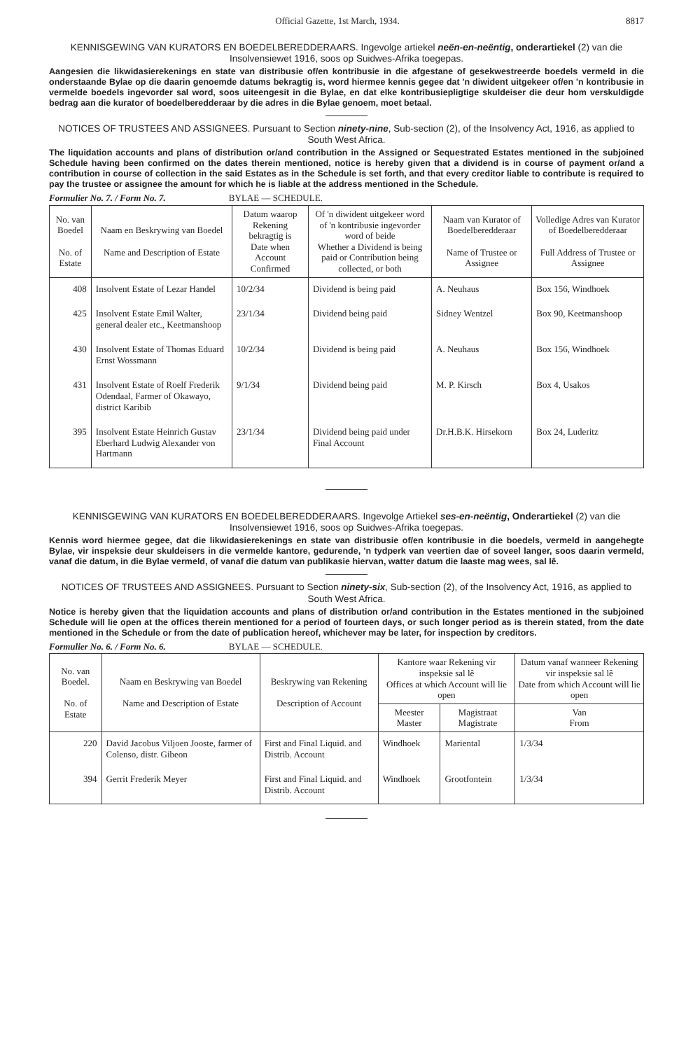Official Gazette, 1st March, 1934. 8817
KENNISGEWING VAN KURATORS EN BOEDELBEREDDERAARS. Ingevolge artiekel neën-en-neëntig, onderartiekel (2) van die Insolvensiewet 1916, soos op Suidwes-Afrika toegepas.
Aangesien die likwidasierekenings en state van distribusie of/en kontribusie in die afgestane of gesekwestreerde boedels vermeld in die onderstaande Bylae op die daarin genoemde datums bekragtig is, word hiermee kennis gegee dat 'n diwident uitgekeer of/en 'n kontribusie in vermelde boedels ingevorder sal word, soos uiteengesit in die Bylae, en dat elke kontribusiepligtige skuldeiser die deur hom verskuldigde bedrag aan die kurator of boedelberedderaar by die adres in die Bylae genoem, moet betaal.
NOTICES OF TRUSTEES AND ASSIGNEES. Pursuant to Section ninety-nine, Sub-section (2), of the Insolvency Act, 1916, as applied to South West Africa.
The liquidation accounts and plans of distribution or/and contribution in the Assigned or Sequestrated Estates mentioned in the subjoined Schedule having been confirmed on the dates therein mentioned, notice is hereby given that a dividend is in course of payment or/and a contribution in course of collection in the said Estates as in the Schedule is set forth, and that every creditor liable to contribute is required to pay the trustee or assignee the amount for which he is liable at the address mentioned in the Schedule.
Formulier No. 7. / Form No. 7. BYLAE — SCHEDULE.
| No. van Boedel No. of Estate | Naam en Beskrywing van Boedel Name and Description of Estate | Datum waarop Rekening bekragtig is Date when Account Confirmed | Of 'n diwident uitgekeer word of 'n kontribusie ingevorder word of beide Whether a Dividend is being paid or Contribution being collected, or both | Naam van Kurator of Boedelberedderaar Name of Trustee or Assignee | Volledige Adres van Kurator of Boedelberedderaar Full Address of Trustee or Assignee |
| --- | --- | --- | --- | --- | --- |
| 408 | Insolvent Estate of Lezar Handel | 10/2/34 | Dividend is being paid | A. Neuhaus | Box 156, Windhoek |
| 425 | Insolvent Estate Emil Walter, general dealer etc., Keetmanshoop | 23/1/34 | Dividend being paid | Sidney Wentzel | Box 90, Keetmanshoop |
| 430 | Insolvent Estate of Thomas Eduard Ernst Wossmann | 10/2/34 | Dividend is being paid | A. Neuhaus | Box 156, Windhoek |
| 431 | Insolvent Estate of Roelf Frederik Odendaal, Farmer of Okawayo, district Karibib | 9/1/34 | Dividend being paid | M. P. Kirsch | Box 4, Usakos |
| 395 | Insolvent Estate Heinrich Gustav Eberhard Ludwig Alexander von Hartmann | 23/1/34 | Dividend being paid under Final Account | Dr.H.B.K. Hirsekorn | Box 24, Luderitz |
KENNISGEWING VAN KURATORS EN BOEDELBEREDDERAARS. Ingevolge Artiekel ses-en-neëntig, Onderartiekel (2) van die Insolvensiewet 1916, soos op Suidwes-Afrika toegepas.
Kennis word hiermee gegee, dat die likwidasierekenings en state van distribusie of/en kontribusie in die boedels, vermeld in aangehegte Bylae, vir inspeksie deur skuldeisers in die vermelde kantore, gedurende, 'n tydperk van veertien dae of soveel langer, soos daarin vermeld, vanaf die datum, in die Bylae vermeld, of vanaf die datum van publikasie hiervan, watter datum die laaste mag wees, sal lê.
NOTICES OF TRUSTEES AND ASSIGNEES. Pursuant to Section ninety-six, Sub-section (2), of the Insolvency Act, 1916, as applied to South West Africa.
Notice is hereby given that the liquidation accounts and plans of distribution or/and contribution in the Estates mentioned in the subjoined Schedule will lie open at the offices therein mentioned for a period of fourteen days, or such longer period as is therein stated, from the date mentioned in the Schedule or from the date of publication hereof, whichever may be later, for inspection by creditors.
Formulier No. 6. / Form No. 6. BYLAE — SCHEDULE.
| No. van Boedel. No. of Estate | Naam en Beskrywing van Boedel Name and Description of Estate | Beskrywing van Rekening Description of Account | Kantore waar Rekening vir inspeksie sal lê Offices at which Account will lie open | | Datum vanaf wanneer Rekening vir inspeksie sal lê Date from which Account will lie open |
| --- | --- | --- | --- | --- | --- |
| | | | Meester Master | Magistraat Magistrate | Van From |
| 220 | David Jacobus Viljoen Jooste, farmer of Colenso, distr. Gibeon | First and Final Liquid. and Distrib. Account | Windhoek | Mariental | 1/3/34 |
| 394 | Gerrit Frederik Meyer | First and Final Liquid. and Distrib. Account | Windhoek | Grootfontein | 1/3/34 |